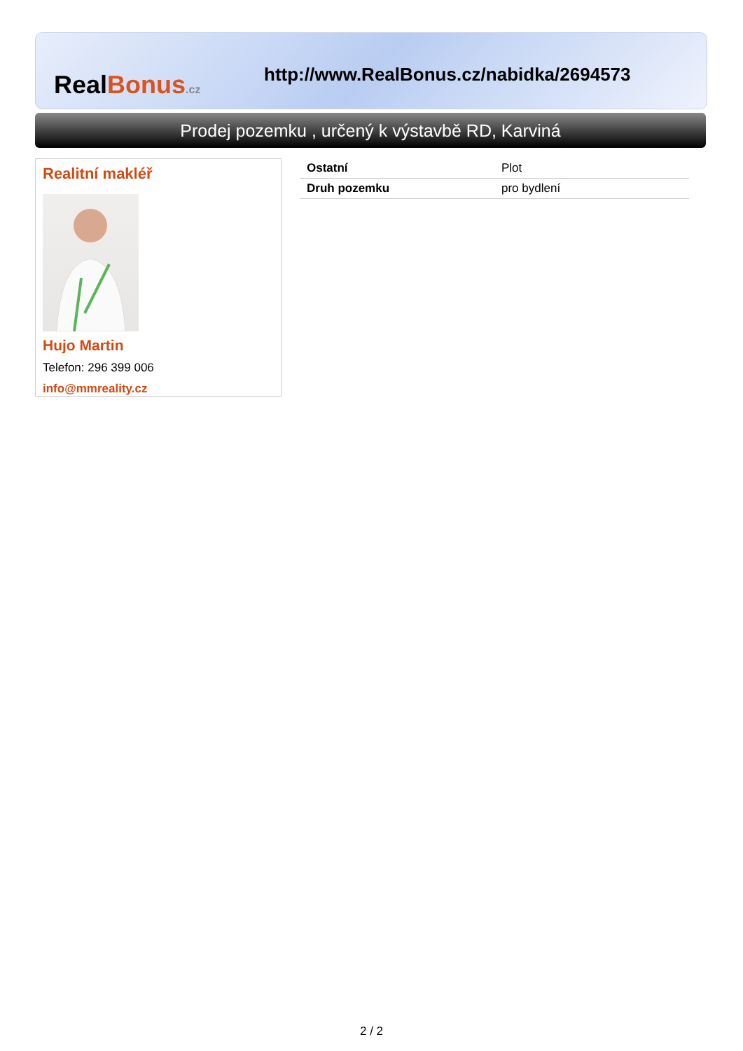RealBonus.cz
http://www.RealBonus.cz/nabidka/2694573
Prodej pozemku , určený k výstavbě RD, Karviná
Realitní makléř
Hujo Martin
Telefon: 296 399 006
info@mmreality.cz
| Ostatní | Plot |
| Druh pozemku | pro bydlení |
2 / 2